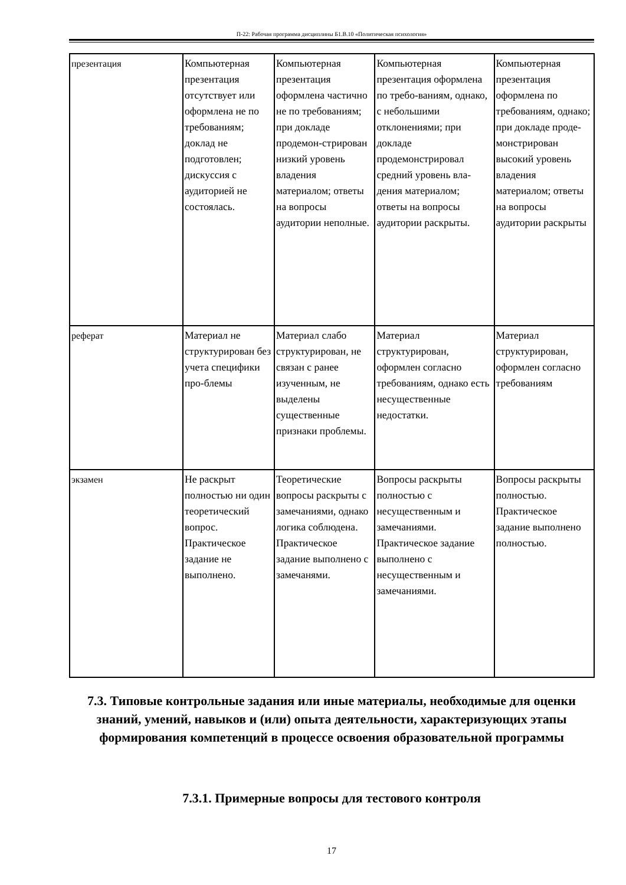П-22: Рабочая программа дисциплины Б1.В.10 «Политическая психология»
| презентация | Компьютерная презентация отсутствует или оформлена не по требованиям; доклад не подготовлен; дискуссия с аудиторией не состоялась. | Компьютерная презентация оформлена частично не по требованиям; при докладе продемон-стрирован низкий уровень владения материалом; ответы на вопросы аудитории неполные. | Компьютерная презентация оформлена по требо-ваниям, однако, с небольшими отклонениями; при докладе продемонстрировал средний уровень вла-дения материалом; ответы на вопросы аудитории раскрыты. | Компьютерная презентация оформлена по требованиям, однако; при докладе проде-монстрирован высокий уровень владения материалом; ответы на вопросы аудитории раскрыты |
| реферат | Материал не структурирован без учета специфики про-блемы | Материал слабо структурирован, не связан с ранее изученным, не выделены существенные признаки проблемы. | Материал структурирован, оформлен согласно требованиям, однако есть несущественные недостатки. | Материал структурирован, оформлен согласно требованиям |
| экзамен | Не раскрыт полностью ни один теоретический вопрос. Практическое задание не выполнено. | Теоретические вопросы раскрыты с замечаниями, однако логика соблюдена. Практическое задание выполнено с замечанями. | Вопросы раскрыты полностью с несущественным и замечаниями. Практическое задание выполнено с несущественным и замечаниями. | Вопросы раскрыты полностью. Практическое задание выполнено полностью. |
7.3. Типовые контрольные задания или иные материалы, необходимые для оценки знаний, умений, навыков и (или) опыта деятельности, характеризующих этапы формирования компетенций в процессе освоения образовательной программы
7.3.1. Примерные вопросы для тестового контроля
17